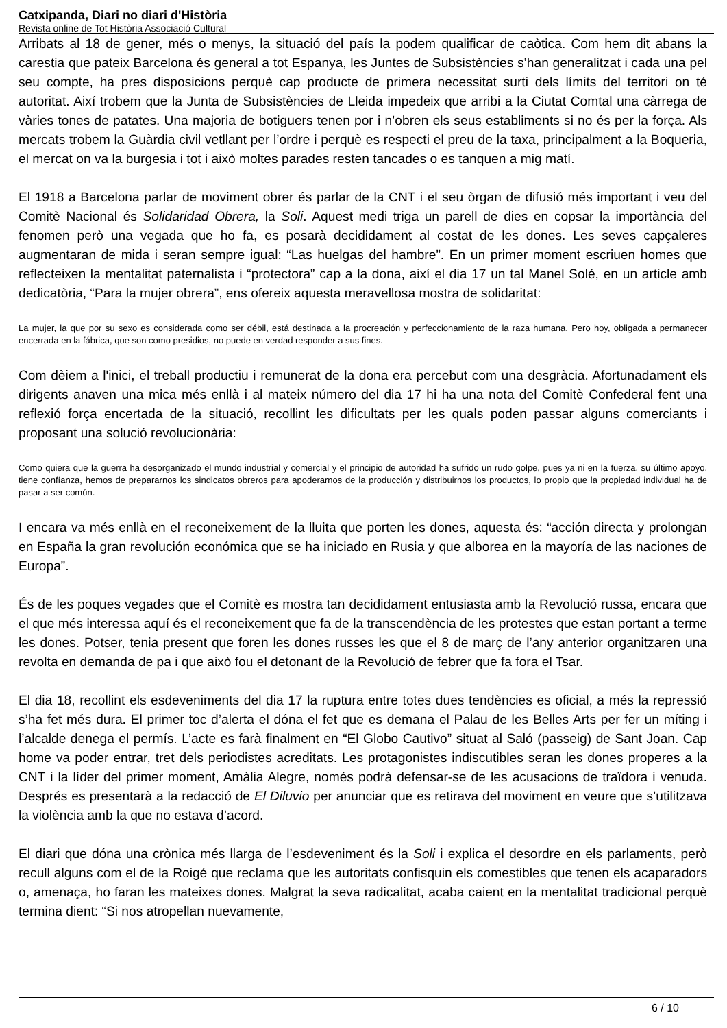Catxipanda, Diari no diari d'Història
Revista online de Tot Història Associació Cultural
Arribats al 18 de gener, més o menys, la situació del país la podem qualificar de caòtica. Com hem dit abans la carestia que pateix Barcelona és general a tot Espanya, les Juntes de Subsistències s’han generalitzat i cada una pel seu compte, ha pres disposicions perquè cap producte de primera necessitat surti dels límits del territori on té autoritat. Així trobem que la Junta de Subsistències de Lleida impedeix que arribi a la Ciutat Comtal una càrrega de vàries tones de patates. Una majoria de botiguers tenen por i n’obren els seus establiments si no és per la força. Als mercats trobem la Guàrdia civil vetllant per l’ordre i perquè es respecti el preu de la taxa, principalment a la Boqueria, el mercat on va la burgesia i tot i això moltes parades resten tancades o es tanquen a mig matí.
El 1918 a Barcelona parlar de moviment obrer és parlar de la CNT i el seu òrgan de difusió més important i veu del Comitè Nacional és Solidaridad Obrera, la Soli. Aquest medi triga un parell de dies en copsar la importància del fenomen però una vegada que ho fa, es posarà decididament al costat de les dones. Les seves capçaleres augmentaran de mida i seran sempre igual: “Las huelgas del hambre”. En un primer moment escriuen homes que reflecteixen la mentalitat paternalista i “protectora” cap a la dona, així el dia 17 un tal Manel Solé, en un article amb dedicatòria, “Para la mujer obrera”, ens ofereix aquesta meravellosa mostra de solidaritat:
La mujer, la que por su sexo es considerada como ser débil, está destinada a la procreación y perfeccionamiento de la raza humana. Pero hoy, obligada a permanecer encerrada en la fábrica, que son como presidios, no puede en verdad responder a sus fines.
Com dèiem a l'inici, el treball productiu i remunerat de la dona era percebut com una desgràcia. Afortunadament els dirigents anaven una mica més enllà i al mateix número del dia 17 hi ha una nota del Comitè Confederal fent una reflexió força encertada de la situació, recollint les dificultats per les quals poden passar alguns comerciants i proposant una solució revolucionària:
Como quiera que la guerra ha desorganizado el mundo industrial y comercial y el principio de autoridad ha sufrido un rudo golpe, pues ya ni en la fuerza, su último apoyo, tiene confíanza, hemos de prepararnos los sindicatos obreros para apoderarnos de la producción y distribuirnos los productos, lo propio que la propiedad individual ha de pasar a ser común.
I encara va més enllà en el reconeixement de la lluita que porten les dones, aquesta és: “acción directa y prolongan en España la gran revolución económica que se ha iniciado en Rusia y que alborea en la mayoría de las naciones de Europa”.
És de les poques vegades que el Comitè es mostra tan decididament entusiasta amb la Revolució russa, encara que el que més interessa aquí és el reconeixement que fa de la transcendència de les protestes que estan portant a terme les dones. Potser, tenia present que foren les dones russes les que el 8 de març de l’any anterior organitzaren una revolta en demanda de pa i que això fou el detonant de la Revolució de febrer que fa fora el Tsar.
El dia 18, recollint els esdeveniments del dia 17 la ruptura entre totes dues tendències es oficial, a més la repressió s’ha fet més dura. El primer toc d’alerta el dóna el fet que es demana el Palau de les Belles Arts per fer un míting i l’alcalde denega el permís. L’acte es farà finalment en “El Globo Cautivo” situat al Saló (passeig) de Sant Joan. Cap home va poder entrar, tret dels periodistes acreditats. Les protagonistes indiscutibles seran les dones properes a la CNT i la líder del primer moment, Amàlia Alegre, només podrà defensar-se de les acusacions de traïdora i venuda. Després es presentarà a la redacció de El Diluvio per anunciar que es retirava del moviment en veure que s’utilitzava la violència amb la que no estava d’acord.
El diari que dóna una crònica més llarga de l’esdeveniment és la Soli i explica el desordre en els parlaments, però recull alguns com el de la Roigé que reclama que les autoritats confisquin els comestibles que tenen els acaparadors o, amenaça, ho faran les mateixes dones. Malgrat la seva radicalitat, acaba caient en la mentalitat tradicional perquè termina dient: “Si nos atropellan nuevamente,
6 / 10